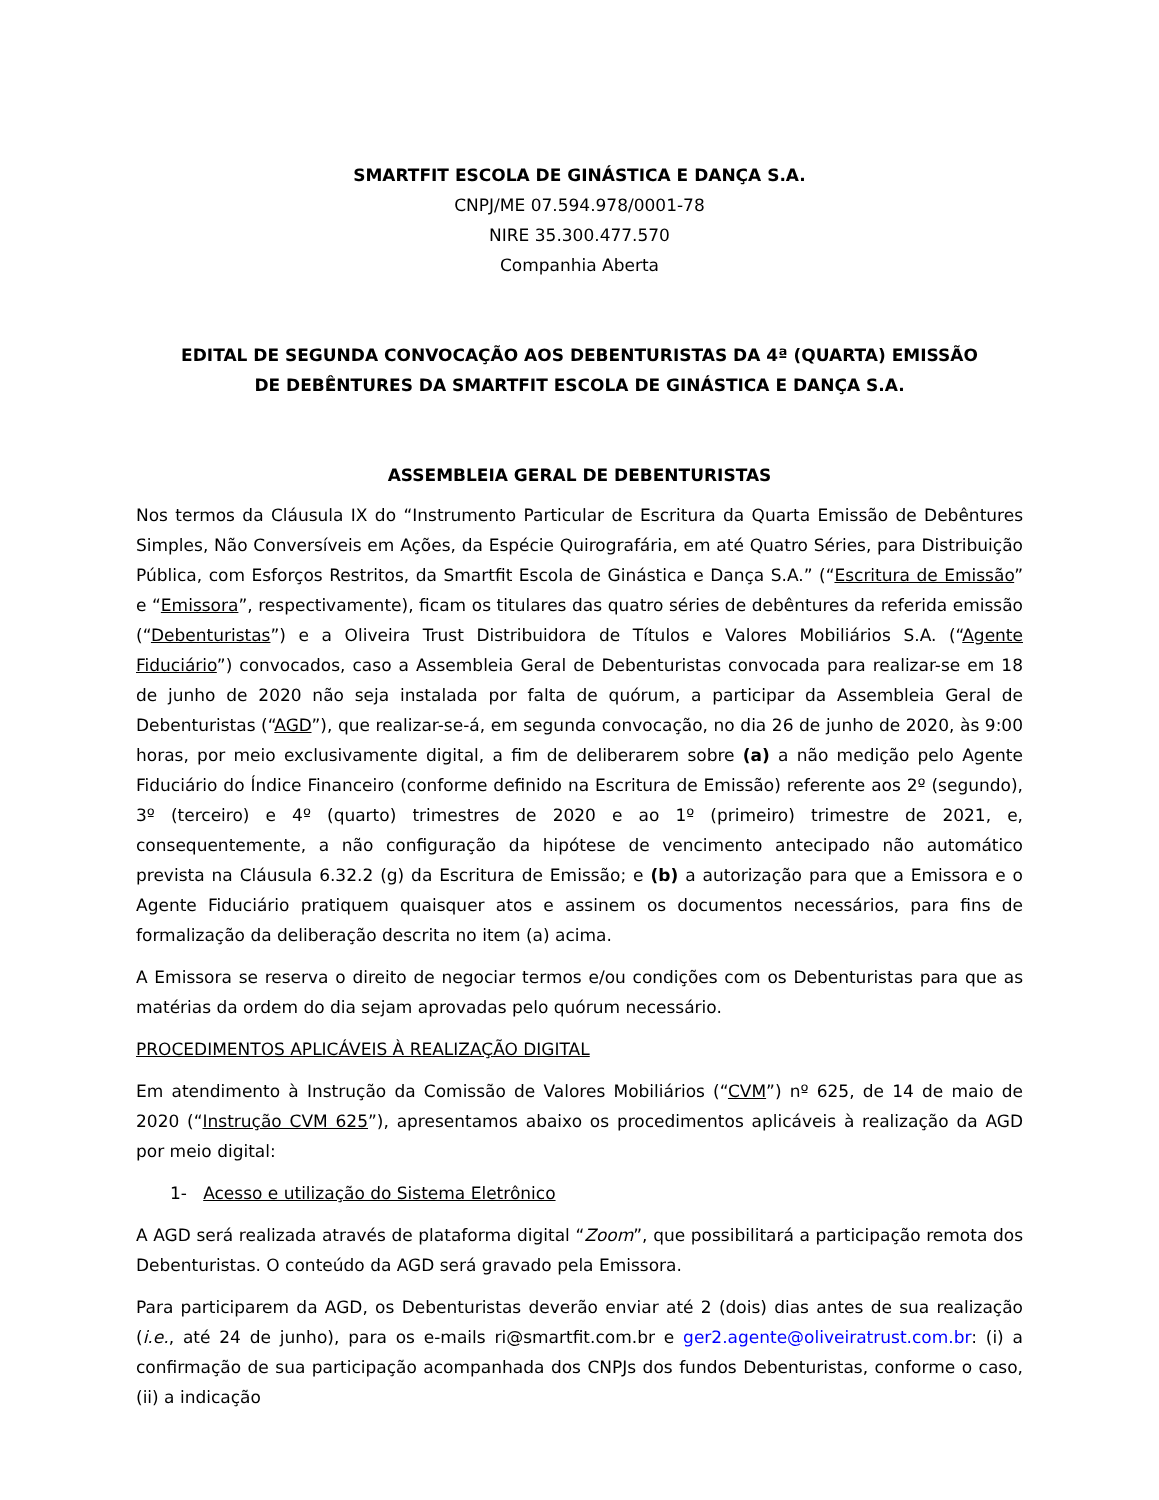SMARTFIT ESCOLA DE GINÁSTICA E DANÇA S.A.
CNPJ/ME 07.594.978/0001-78
NIRE 35.300.477.570
Companhia Aberta
EDITAL DE SEGUNDA CONVOCAÇÃO AOS DEBENTURISTAS DA 4ª (QUARTA) EMISSÃO
DE DEBÊNTURES DA SMARTFIT ESCOLA DE GINÁSTICA E DANÇA S.A.
ASSEMBLEIA GERAL DE DEBENTURISTAS
Nos termos da Cláusula IX do “Instrumento Particular de Escritura da Quarta Emissão de Debêntures Simples, Não Conversíveis em Ações, da Espécie Quirografária, em até Quatro Séries, para Distribuição Pública, com Esforços Restritos, da Smartfit Escola de Ginástica e Dança S.A.” (“Escritura de Emissão” e “Emissora”, respectivamente), ficam os titulares das quatro séries de debêntures da referida emissão (“Debenturistas”) e a Oliveira Trust Distribuidora de Títulos e Valores Mobiliários S.A. (“Agente Fiduciário”) convocados, caso a Assembleia Geral de Debenturistas convocada para realizar-se em 18 de junho de 2020 não seja instalada por falta de quórum, a participar da Assembleia Geral de Debenturistas (“AGD”), que realizar-se-á, em segunda convocação, no dia 26 de junho de 2020, às 9:00 horas, por meio exclusivamente digital, a fim de deliberarem sobre (a) a não medição pelo Agente Fiduciário do Índice Financeiro (conforme definido na Escritura de Emissão) referente aos 2º (segundo), 3º (terceiro) e 4º (quarto) trimestres de 2020 e ao 1º (primeiro) trimestre de 2021, e, consequentemente, a não configuração da hipótese de vencimento antecipado não automático prevista na Cláusula 6.32.2 (g) da Escritura de Emissão; e (b) a autorização para que a Emissora e o Agente Fiduciário pratiquem quaisquer atos e assinem os documentos necessários, para fins de formalização da deliberação descrita no item (a) acima.
A Emissora se reserva o direito de negociar termos e/ou condições com os Debenturistas para que as matérias da ordem do dia sejam aprovadas pelo quórum necessário.
PROCEDIMENTOS APLICÁVEIS À REALIZAÇÃO DIGITAL
Em atendimento à Instrução da Comissão de Valores Mobiliários (“CVM”) nº 625, de 14 de maio de 2020 (“Instrução CVM 625”), apresentamos abaixo os procedimentos aplicáveis à realização da AGD por meio digital:
1- Acesso e utilização do Sistema Eletrônico
A AGD será realizada através de plataforma digital “Zoom”, que possibilitará a participação remota dos Debenturistas. O conteúdo da AGD será gravado pela Emissora.
Para participarem da AGD, os Debenturistas deverão enviar até 2 (dois) dias antes de sua realização (i.e., até 24 de junho), para os e-mails ri@smartfit.com.br e ger2.agente@oliveiratrust.com.br: (i) a confirmação de sua participação acompanhada dos CNPJs dos fundos Debenturistas, conforme o caso, (ii) a indicação